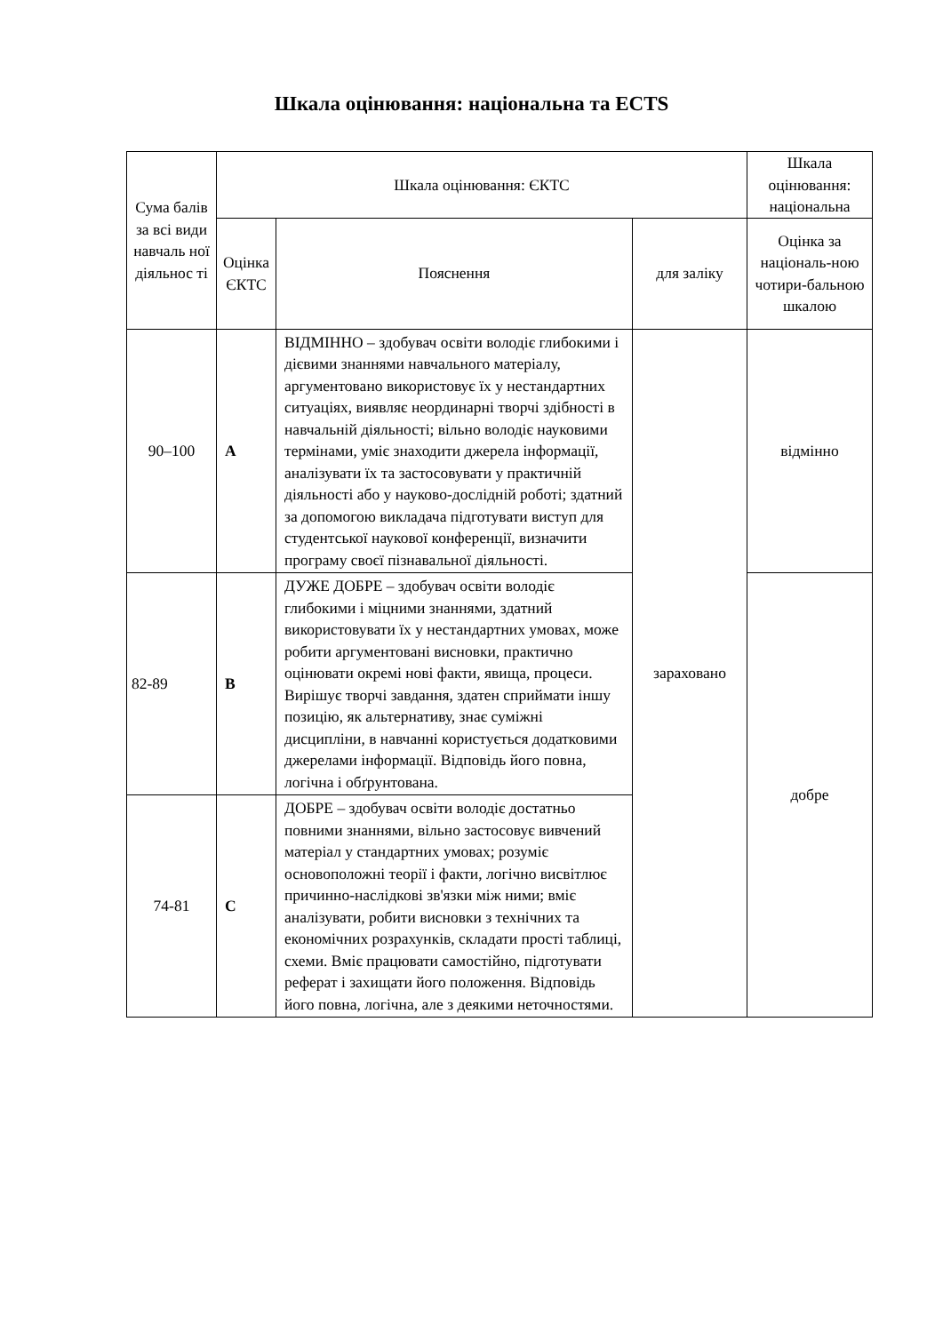Шкала оцінювання: національна та ECTS
| Сума балів за всі види навчаль ної діяльнос ті | Шкала оцінювання: ЄКТС | | | Шкала оцінювання: національна |
| | Оцінка ЄКТС | Пояснення | для заліку | Оцінка за національ-ною чотири-бальною шкалою |
| 90–100 | A | ВІДМІННО – здобувач освіти володіє глибокими і дієвими знаннями навчального матеріалу, аргументовано використовує їх у нестандартних ситуаціях, виявляє неординарні творчі здібності в навчальній діяльності; вільно володіє науковими термінами, уміє знаходити джерела інформації, аналізувати їх та застосовувати у практичній діяльності або у науково-дослідній роботі; здатний за допомогою викладача підготувати виступ для студентської наукової конференції, визначити програму своєї пізнавальної діяльності. | зараховано | відмінно |
| 82-89 | B | ДУЖЕ ДОБРЕ – здобувач освіти володіє глибокими і міцними знаннями, здатний використовувати їх у нестандартних умовах, може робити аргументовані висновки, практично оцінювати окремі нові факти, явища, процеси. Вирішує творчі завдання, здатен сприймати іншу позицію, як альтернативу, знає суміжні дисципліни, в навчанні користується додатковими джерелами інформації. Відповідь його повна, логічна і обґрунтована. | | добре |
| 74-81 | C | ДОБРЕ – здобувач освіти володіє достатньо повними знаннями, вільно застосовує вивчений матеріал у стандартних умовах; розуміє основоположні теорії і факти, логічно висвітлює причинно-наслідкові зв'язки між ними; вміє аналізувати, робити висновки з технічних та економічних розрахунків, складати прості таблиці, схеми. Вміє працювати самостійно, підготувати реферат і захищати його положення. Відповідь його повна, логічна, але з деякими неточностями. | | |